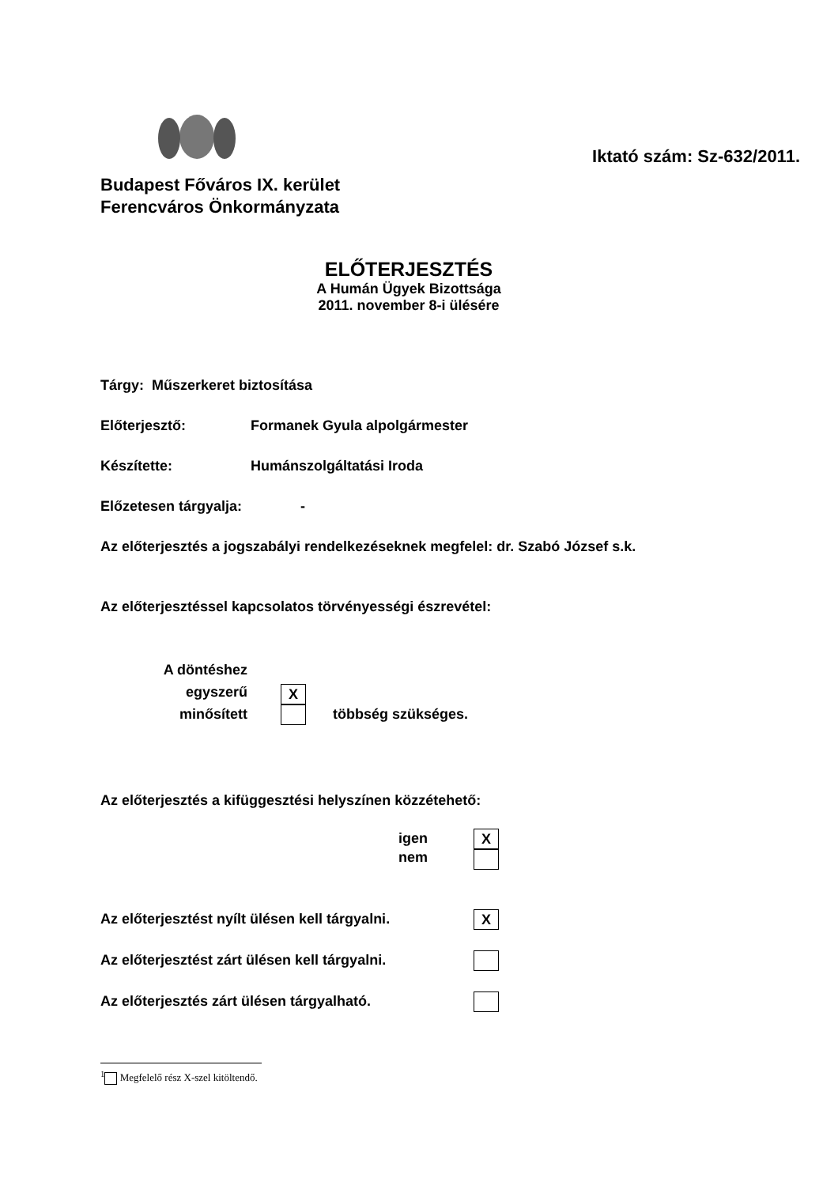Budapest Főváros IX. kerület
Ferencváros Önkormányzata
Iktató szám: Sz-632/2011.
ELŐTERJESZTÉS
A Humán Ügyek Bizottsága
2011. november 8-i ülésére
Tárgy: Műszerkeret biztosítása
Előterjesztő: Formanek Gyula alpolgármester
Készítette: Humánszolgáltatási Iroda
Előzetesen tárgyalja: -
Az előterjesztés a jogszabályi rendelkezéseknek megfelel: dr. Szabó József s.k.
Az előterjesztéssel kapcsolatos törvényességi észrevétel:
A döntéshez egyszerű
minősített
X
többség szükséges.
Az előterjesztés a kifüggesztési helyszínen közzétehető:
igen
nem
X
Az előterjesztést nyílt ülésen kell tárgyalni. X
Az előterjesztést zárt ülésen kell tárgyalni.
Az előterjesztés zárt ülésen tárgyalható.
<sup>1</sup> Megfelelő rész X-szel kitöltendő.